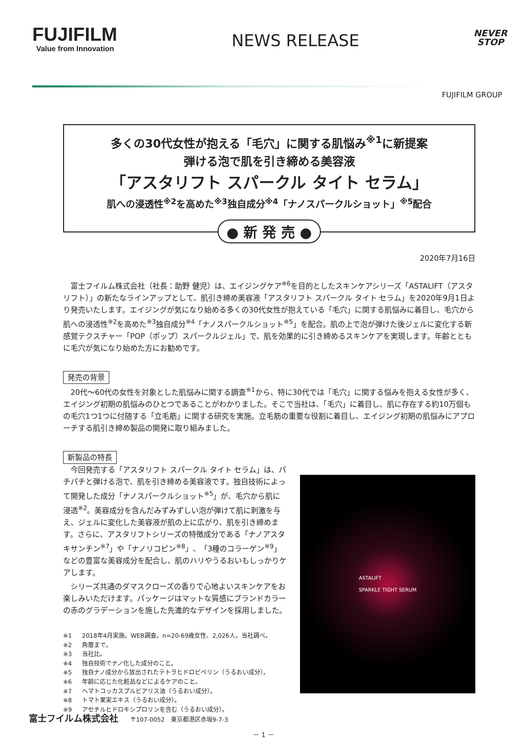FUJIFILM
Value from Innovation
NEWS RELEASE
NEVER
STOP
FUJIFILM GROUP
多くの30代女性が抱える「毛穴」に関する肌悩み<sup>※1</sup>に新提案
弾ける泡で肌を引き締める美容液
「アスタリフト スパークル タイト セラム」
肌への浸透性<sup>※2</sup>を高めた<sup>※3</sup>独自成分<sup>※4</sup>「ナノスパークルショット」<sup>※5</sup>配合
● 新 発 売 ●
2020年7月16日
富士フイルム株式会社（社長：助野 健児）は、エイジングケア<sup>※6</sup>を目的としたスキンケアシリーズ「ASTALIFT（アスタリフト）」の新たなラインアップとして、肌引き締め美容液「アスタリフト スパークル タイト セラム」を2020年9月1日より発売いたします。エイジングが気になり始める多くの30代女性が抱えている「毛穴」に関する肌悩みに着目し、毛穴から肌への浸透性<sup>※2</sup>を高めた<sup>※3</sup>独自成分<sup>※4</sup>「ナノスパークルショット<sup>※5</sup>」を配合。肌の上で泡が弾けた後ジェルに変化する新感覚テクスチャー「POP（ポップ）スパークルジェル」で、肌を効果的に引き締めるスキンケアを実現します。年齢とともに毛穴が気になり始めた方にお勧めです。
発売の背景
20代～60代の女性を対象とした肌悩みに関する調査<sup>※1</sup>から、特に30代では「毛穴」に関する悩みを抱える女性が多く、エイジング初期の肌悩みのひとつであることがわかりました。そこで当社は、「毛穴」に着目し、肌に存在する約10万個もの毛穴1つ1つに付随する「立毛筋」に関する研究を実施。立毛筋の重要な役割に着目し、エイジング初期の肌悩みにアプローチする肌引き締め製品の開発に取り組みました。
新製品の特長
今回発売する「アスタリフト スパークル タイト セラム」は、パチパチと弾ける泡で、肌を引き締める美容液です。独自技術によって開発した成分「ナノスパークルショット<sup>※5</sup>」が、毛穴から肌に浸透<sup>※2</sup>。美容成分を含んだみずみずしい泡が弾けて肌に刺激を与え、ジェルに変化した美容液が肌の上に広がり、肌を引き締めます。さらに、アスタリフトシリーズの特徴成分である「ナノアスタキサンチン<sup>※7</sup>」や「ナノリコピン<sup>※8</sup>」、「3種のコラーゲン<sup>※9</sup>」などの豊富な美容成分を配合し、肌のハリやうるおいもしっかりケアします。
シリーズ共通のダマスクローズの香りで心地よいスキンケアをお楽しみいただけます。パッケージはマットな質感にブランドカラーの赤のグラデーションを施した先進的なデザインを採用しました。
※1 2018年4月実施。WEB調査。n=20-69歳女性、2,026人。当社調べ。
※2 角層まで。
※3 当社比。
※4 独自技術でナノ化した成分のこと。
※5 独自ナノ成分から放出されたテトラヒドロピペリン（うるおい成分）。
※6 年齢に応じた化粧品などによるケアのこと。
※7 ヘマトコッカスプルビアリス油（うるおい成分）。
※8 トマト果実エキス（うるおい成分）。
※9 アセチルヒドロキシプロリンを含む（うるおい成分）。
ASTALIFT
SPARKLE TIGHT SERUM
富士フイルム株式会社 〒107-0052　東京都港区赤坂9-7-3
－ 1 －